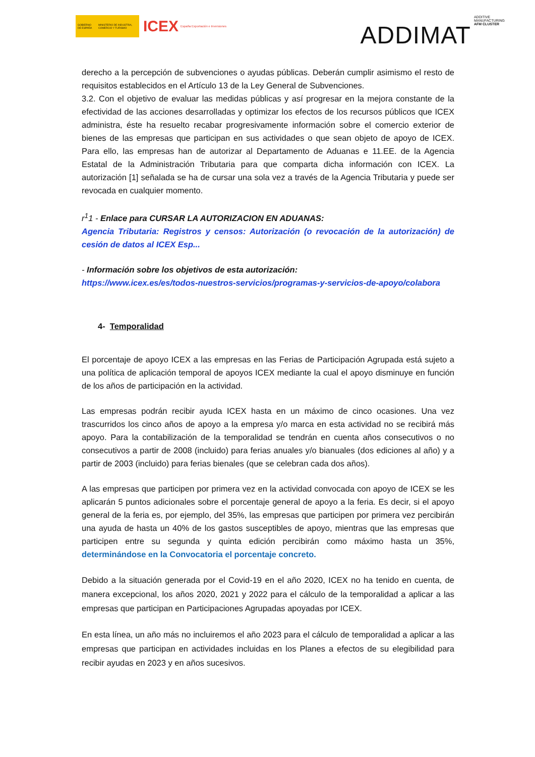GOBIERNO DE ESPAÑA MINISTERIO DE INDUSTRIA, COMERCIO Y TURISMO
ICEX España Exportación e Inversiones
ADDIMAT ADDITIVE
MANUFACTURING
AFM CLUSTER
derecho a la percepción de subvenciones o ayudas públicas. Deberán cumplir asimismo el resto de requisitos establecidos en el Artículo 13 de la Ley General de Subvenciones.
3.2. Con el objetivo de evaluar las medidas públicas y así progresar en la mejora constante de la efectividad de las acciones desarrolladas y optimizar los efectos de los recursos públicos que ICEX administra, éste ha resuelto recabar progresivamente información sobre el comercio exterior de bienes de las empresas que participan en sus actividades o que sean objeto de apoyo de ICEX. Para ello, las empresas han de autorizar al Departamento de Aduanas e 11.EE. de la Agencia Estatal de la Administración Tributaria para que comparta dicha información con ICEX. La autorización [1] señalada se ha de cursar una sola vez a través de la Agencia Tributaria y puede ser revocada en cualquier momento.
r<sup>1</sup>1 - Enlace para CURSAR LA AUTORIZACION EN ADUANAS:
Agencia Tributaria: Registros y censos: Autorización (o revocación de la autorización) de cesión de datos al ICEX Esp...
- Información sobre los objetivos de esta autorización:
https://www.icex.es/es/todos-nuestros-servicios/programas-y-servicios-de-apoyo/colabora
4- Temporalidad
El porcentaje de apoyo ICEX a las empresas en las Ferias de Participación Agrupada está sujeto a una política de aplicación temporal de apoyos ICEX mediante la cual el apoyo disminuye en función de los años de participación en la actividad.
Las empresas podrán recibir ayuda ICEX hasta en un máximo de cinco ocasiones. Una vez trascurridos los cinco años de apoyo a la empresa y/o marca en esta actividad no se recibirá más apoyo. Para la contabilización de la temporalidad se tendrán en cuenta años consecutivos o no consecutivos a partir de 2008 (incluido) para ferias anuales y/o bianuales (dos ediciones al año) y a partir de 2003 (incluido) para ferias bienales (que se celebran cada dos años).
A las empresas que participen por primera vez en la actividad convocada con apoyo de ICEX se les aplicarán 5 puntos adicionales sobre el porcentaje general de apoyo a la feria. Es decir, si el apoyo general de la feria es, por ejemplo, del 35%, las empresas que participen por primera vez percibirán una ayuda de hasta un 40% de los gastos susceptibles de apoyo, mientras que las empresas que participen entre su segunda y quinta edición percibirán como máximo hasta un 35%, determinándose en la Convocatoria el porcentaje concreto.
Debido a la situación generada por el Covid-19 en el año 2020, ICEX no ha tenido en cuenta, de manera excepcional, los años 2020, 2021 y 2022 para el cálculo de la temporalidad a aplicar a las empresas que participan en Participaciones Agrupadas apoyadas por ICEX.
En esta línea, un año más no incluiremos el año 2023 para el cálculo de temporalidad a aplicar a las empresas que participan en actividades incluidas en los Planes a efectos de su elegibilidad para recibir ayudas en 2023 y en años sucesivos.